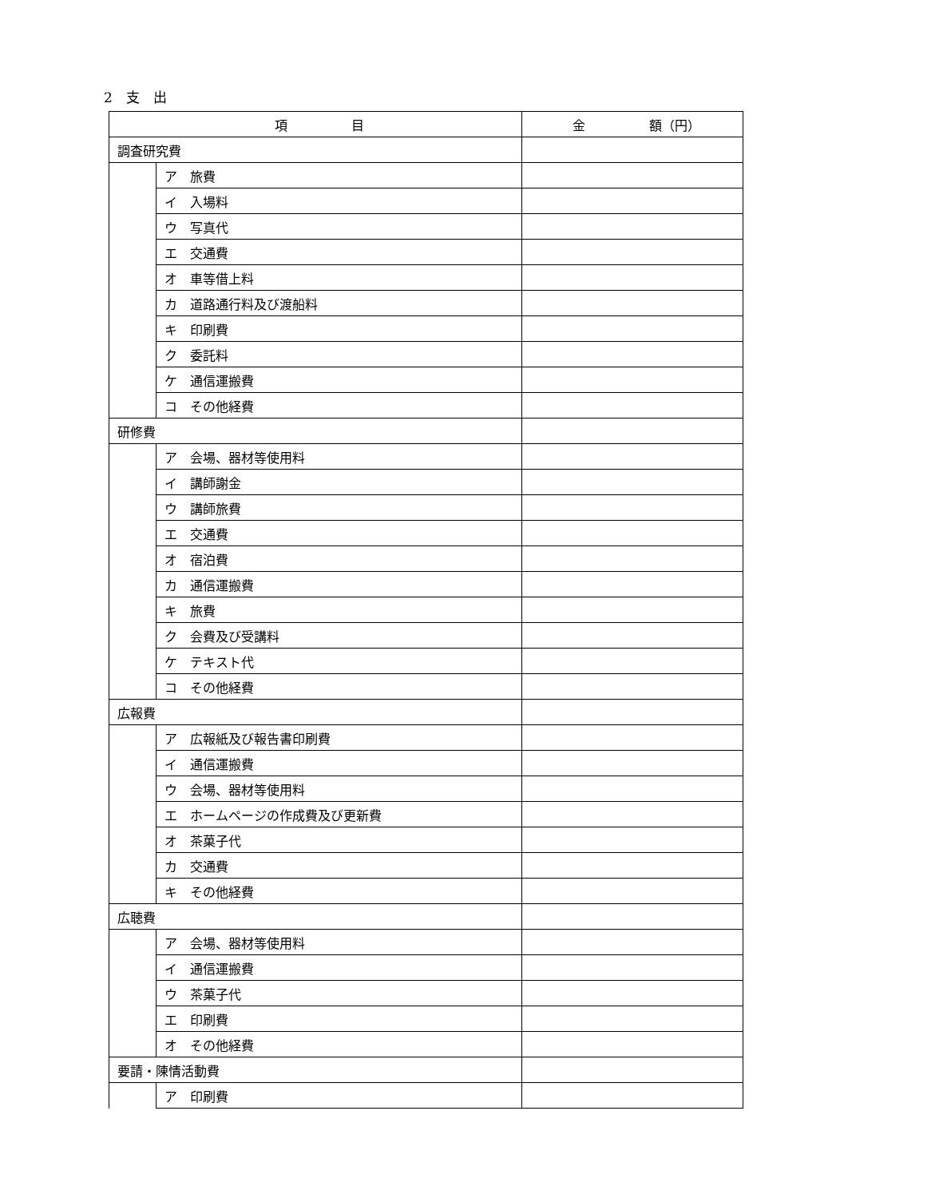2　支　出
| 項 目 | | 金 額（円） |
| --- | --- | --- |
| 調査研究費 | | |
| | ア 旅費 | |
| | イ 入場料 | |
| | ウ 写真代 | |
| | エ 交通費 | |
| | オ 車等借上料 | |
| | カ 道路通行料及び渡船料 | |
| | キ 印刷費 | |
| | ク 委託料 | |
| | ケ 通信運搬費 | |
| | コ その他経費 | |
| 研修費 | | |
| | ア 会場、器材等使用料 | |
| | イ 講師謝金 | |
| | ウ 講師旅費 | |
| | エ 交通費 | |
| | オ 宿泊費 | |
| | カ 通信運搬費 | |
| | キ 旅費 | |
| | ク 会費及び受講料 | |
| | ケ テキスト代 | |
| | コ その他経費 | |
| 広報費 | | |
| | ア 広報紙及び報告書印刷費 | |
| | イ 通信運搬費 | |
| | ウ 会場、器材等使用料 | |
| | エ ホームページの作成費及び更新費 | |
| | オ 茶菓子代 | |
| | カ 交通費 | |
| | キ その他経費 | |
| 広聴費 | | |
| | ア 会場、器材等使用料 | |
| | イ 通信運搬費 | |
| | ウ 茶菓子代 | |
| | エ 印刷費 | |
| | オ その他経費 | |
| 要請・陳情活動費 | | |
| | ア 印刷費 | |